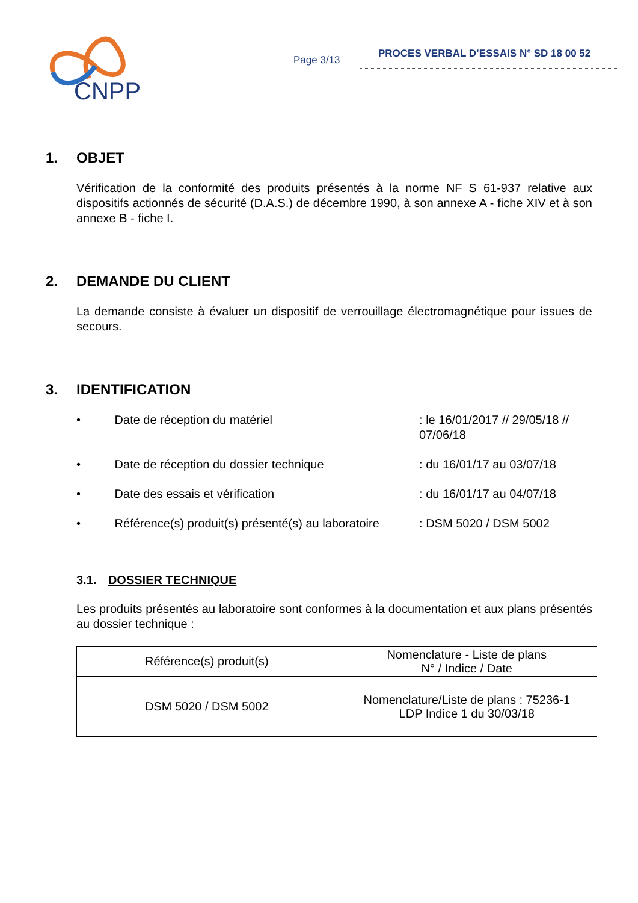CNPP
Page 3/13
PROCES VERBAL D’ESSAIS N° SD 18 00 52
1. OBJET
Vérification de la conformité des produits présentés à la norme NF S 61-937 relative aux dispositifs actionnés de sécurité (D.A.S.) de décembre 1990, à son annexe A - fiche XIV et à son annexe B - fiche I.
2. DEMANDE DU CLIENT
La demande consiste à évaluer un dispositif de verrouillage électromagnétique pour issues de secours.
3. IDENTIFICATION
• Date de réception du matériel: le 16/01/2017 // 29/05/18 // 07/06/18
• Date de réception du dossier technique: du 16/01/17 au 03/07/18
• Date des essais et vérification: du 16/01/17 au 04/07/18
• Référence(s) produit(s) présenté(s) au laboratoire: DSM 5020 / DSM 5002
3.1. DOSSIER TECHNIQUE
Les produits présentés au laboratoire sont conformes à la documentation et aux plans présentés au dossier technique :
| Référence(s) produit(s) | Nomenclature - Liste de plans N° / Indice / Date |
| DSM 5020 / DSM 5002 | Nomenclature/Liste de plans : 75236-1 LDP Indice 1 du 30/03/18 |